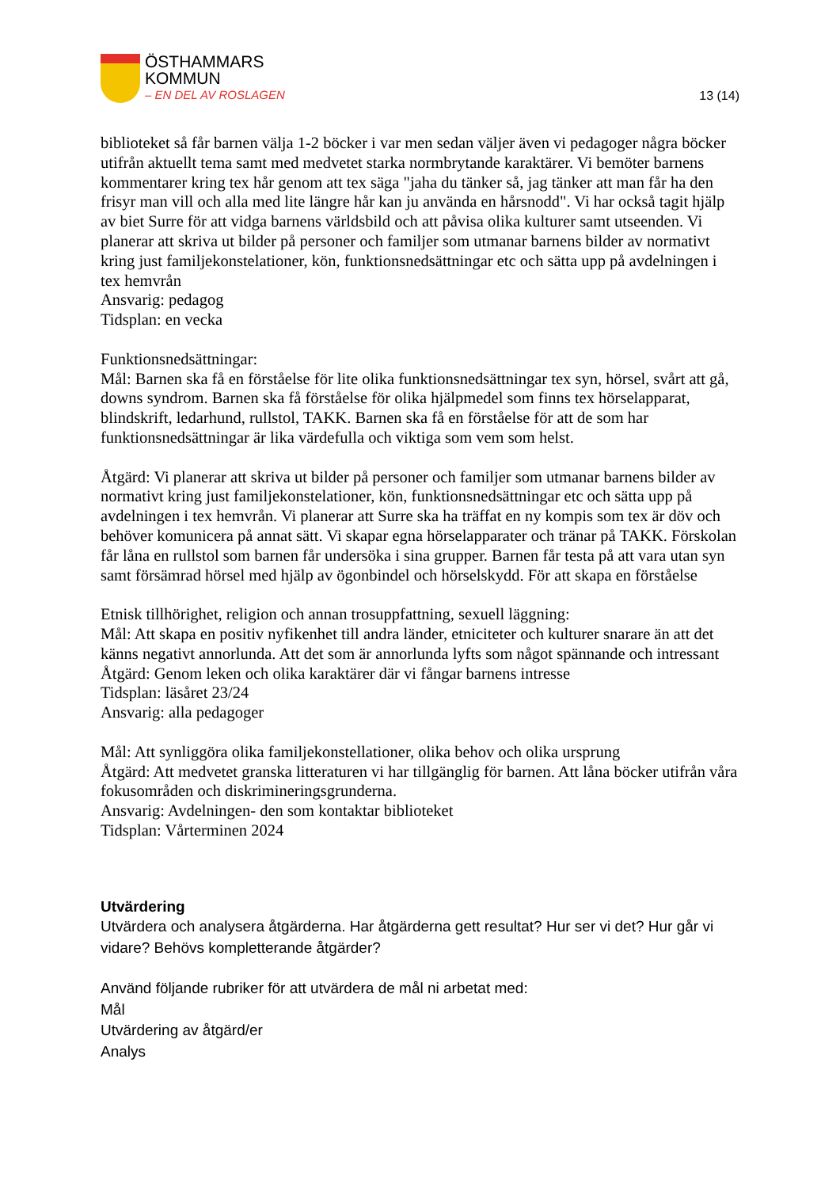ÖSTHAMMARS
KOMMUN
– EN DEL AV ROSLAGEN
13 (14)
biblioteket så får barnen välja 1-2 böcker i var men sedan väljer även vi pedagoger några böcker utifrån aktuellt tema samt med medvetet starka normbrytande karaktärer. Vi bemöter barnens kommentarer kring tex hår genom att tex säga "jaha du tänker så, jag tänker att man får ha den frisyr man vill och alla med lite längre hår kan ju använda en hårsnodd". Vi har också tagit hjälp av biet Surre för att vidga barnens världsbild och att påvisa olika kulturer samt utseenden. Vi planerar att skriva ut bilder på personer och familjer som utmanar barnens bilder av normativt kring just familjekonstelationer, kön, funktionsnedsättningar etc och sätta upp på avdelningen i tex hemvrån
Ansvarig: pedagog
Tidsplan: en vecka
Funktionsnedsättningar:
Mål: Barnen ska få en förståelse för lite olika funktionsnedsättningar tex syn, hörsel, svårt att gå, downs syndrom. Barnen ska få förståelse för olika hjälpmedel som finns tex hörselapparat, blindskrift, ledarhund, rullstol, TAKK. Barnen ska få en förståelse för att de som har funktionsnedsättningar är lika värdefulla och viktiga som vem som helst.
Åtgärd: Vi planerar att skriva ut bilder på personer och familjer som utmanar barnens bilder av normativt kring just familjekonstelationer, kön, funktionsnedsättningar etc och sätta upp på avdelningen i tex hemvrån. Vi planerar att Surre ska ha träffat en ny kompis som tex är döv och behöver komunicera på annat sätt. Vi skapar egna hörselapparater och tränar på TAKK. Förskolan får låna en rullstol som barnen får undersöka i sina grupper. Barnen får testa på att vara utan syn samt försämrad hörsel med hjälp av ögonbindel och hörselskydd. För att skapa en förståelse
Etnisk tillhörighet, religion och annan trosuppfattning, sexuell läggning:
Mål: Att skapa en positiv nyfikenhet till andra länder, etniciteter och kulturer snarare än att det känns negativt annorlunda. Att det som är annorlunda lyfts som något spännande och intressant
Åtgärd: Genom leken och olika karaktärer där vi fångar barnens intresse
Tidsplan: läsåret 23/24
Ansvarig: alla pedagoger
Mål: Att synliggöra olika familjekonstellationer, olika behov och olika ursprung
Åtgärd: Att medvetet granska litteraturen vi har tillgänglig för barnen. Att låna böcker utifrån våra fokusområden och diskrimineringsgrunderna.
Ansvarig: Avdelningen- den som kontaktar biblioteket
Tidsplan: Vårterminen 2024
Utvärdering
Utvärdera och analysera åtgärderna. Har åtgärderna gett resultat? Hur ser vi det? Hur går vi vidare? Behövs kompletterande åtgärder?
Använd följande rubriker för att utvärdera de mål ni arbetat med:
Mål
Utvärdering av åtgärd/er
Analys